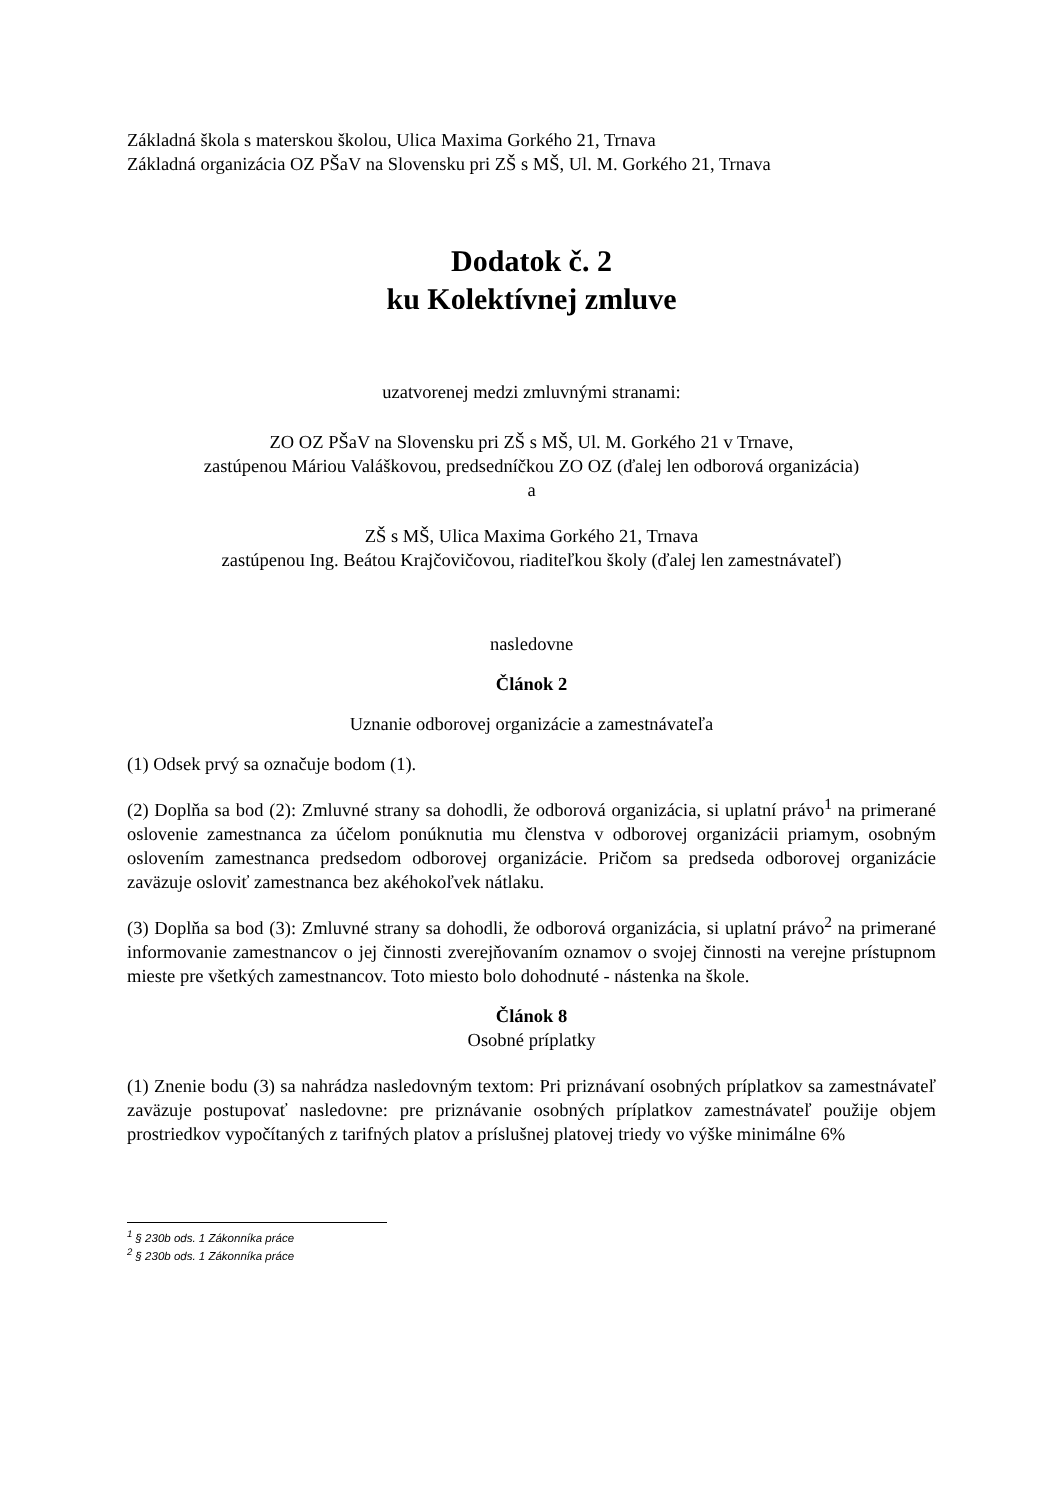Základná škola s materskou školou, Ulica Maxima Gorkého 21, Trnava
Základná organizácia OZ PŠaV na Slovensku pri ZŠ s MŠ, Ul. M. Gorkého 21, Trnava
Dodatok č. 2
ku Kolektívnej zmluve
uzatvorenej medzi zmluvnými stranami:
ZO OZ PŠaV na Slovensku pri ZŠ s MŠ, Ul. M. Gorkého 21 v Trnave,
zastúpenou Máriou Valáškovou, predsedníčkou ZO OZ (ďalej len odborová organizácia)
a
ZŠ s MŠ, Ulica Maxima Gorkého 21, Trnava
zastúpenou Ing. Beátou Krajčovičovou, riaditeľkou školy (ďalej len zamestnávateľ)
nasledovne
Článok 2
Uznanie odborovej organizácie a zamestnávateľa
(1) Odsek prvý sa označuje bodom (1).
(2) Doplňa sa bod (2): Zmluvné strany sa dohodli, že odborová organizácia, si uplatní právo<sup>1</sup> na primerané oslovenie zamestnanca za účelom ponúknutia mu členstva v odborovej organizácii priamym, osobným oslovením zamestnanca predsedom odborovej organizácie. Pričom sa predseda odborovej organizácie zaväzuje osloviť zamestnanca bez akéhokoľvek nátlaku.
(3) Doplňa sa bod (3): Zmluvné strany sa dohodli, že odborová organizácia, si uplatní právo<sup>2</sup> na primerané informovanie zamestnancov o jej činnosti zverejňovaním oznamov o svojej činnosti na verejne prístupnom mieste pre všetkých zamestnancov. Toto miesto bolo dohodnuté - nástenka na škole.
Článok 8
Osobné príplatky
(1) Znenie bodu (3) sa nahrádza nasledovným textom: Pri priznávaní osobných príplatkov sa zamestnávateľ zaväzuje postupovať nasledovne: pre priznávanie osobných príplatkov zamestnávateľ použije objem prostriedkov vypočítaných z tarifných platov a príslušnej platovej triedy vo výške minimálne 6%
<sup>1</sup> § 230b ods. 1 Zákonníka práce
<sup>2</sup> § 230b ods. 1 Zákonníka práce